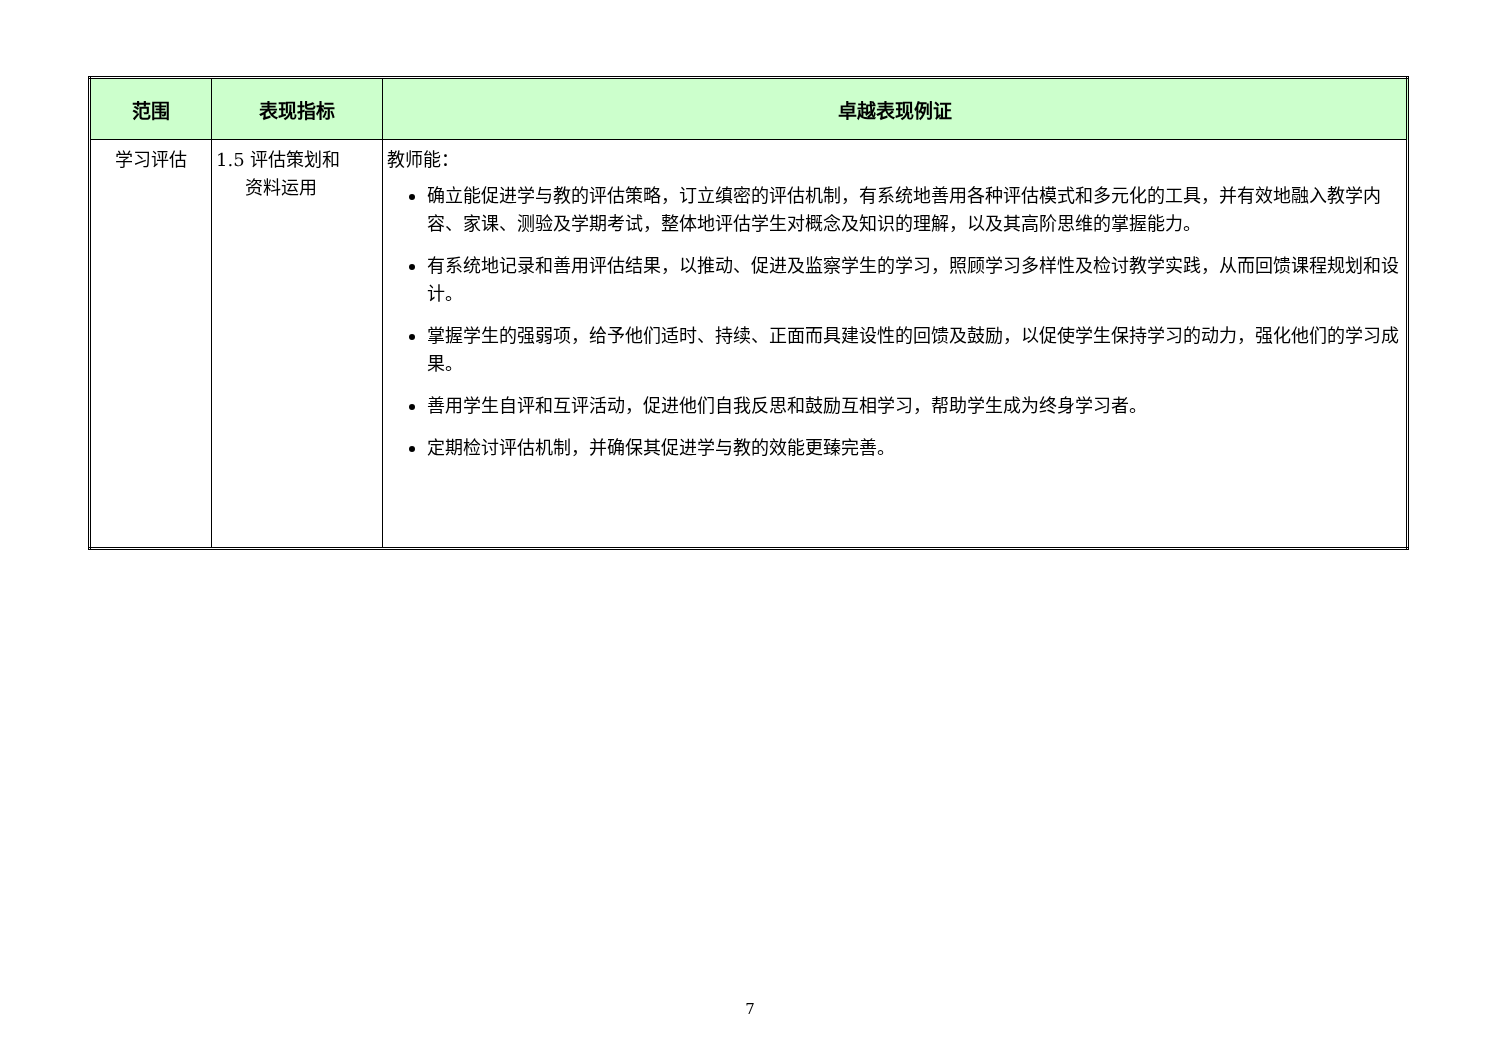| 范围 | 表现指标 | 卓越表现例证 |
| --- | --- | --- |
| 学习评估 | 1.5 评估策划和 资料运用 | 教师能： 确立能促进学与教的评估策略，订立缜密的评估机制，有系统地善用各种评估模式和多元化的工具，并有效地融入教学内容、家课、测验及学期考试，整体地评估学生对概念及知识的理解，以及其高阶思维的掌握能力。 有系统地记录和善用评估结果，以推动、促进及监察学生的学习，照顾学习多样性及检讨教学实践，从而回馈课程规划和设计。 掌握学生的强弱项，给予他们适时、持续、正面而具建设性的回馈及鼓励，以促使学生保持学习的动力，强化他们的学习成果。 善用学生自评和互评活动，促进他们自我反思和鼓励互相学习，帮助学生成为终身学习者。 定期检讨评估机制，并确保其促进学与教的效能更臻完善。 |
7